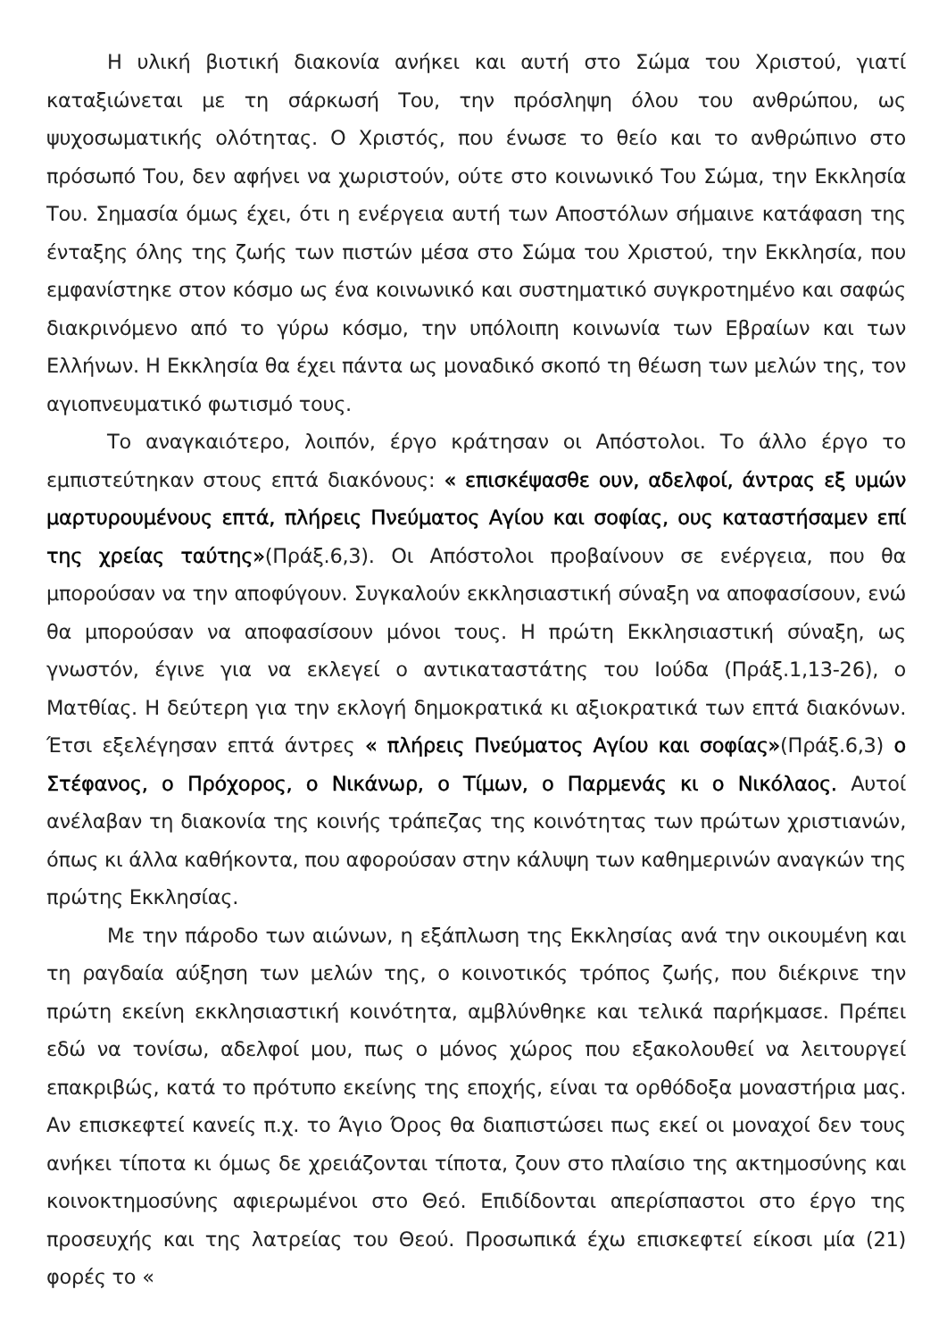Η υλική βιοτική διακονία ανήκει και αυτή στο Σώμα του Χριστού, γιατί καταξιώνεται με τη σάρκωσή Του, την πρόσληψη όλου του ανθρώπου, ως ψυχοσωματικής ολότητας. Ο Χριστός, που ένωσε το θείο και το ανθρώπινο στο πρόσωπό Του, δεν αφήνει να χωριστούν, ούτε στο κοινωνικό Του Σώμα, την Εκκλησία Του. Σημασία όμως έχει, ότι η ενέργεια αυτή των Αποστόλων σήμαινε κατάφαση της ένταξης όλης της ζωής των πιστών μέσα στο Σώμα του Χριστού, την Εκκλησία, που εμφανίστηκε στον κόσμο ως ένα κοινωνικό και συστηματικό συγκροτημένο και σαφώς διακρινόμενο από το γύρω κόσμο, την υπόλοιπη κοινωνία των Εβραίων και των Ελλήνων. Η Εκκλησία θα έχει πάντα ως μοναδικό σκοπό τη θέωση των μελών της, τον αγιοπνευματικό φωτισμό τους.
Το αναγκαιότερο, λοιπόν, έργο κράτησαν οι Απόστολοι. Το άλλο έργο το εμπιστεύτηκαν στους επτά διακόνους: « επισκέψασθε ουν, αδελφοί, άντρας εξ υμών μαρτυρουμένους επτά, πλήρεις Πνεύματος Αγίου και σοφίας, ους καταστήσαμεν επί της χρείας ταύτης»(Πράξ.6,3). Οι Απόστολοι προβαίνουν σε ενέργεια, που θα μπορούσαν να την αποφύγουν. Συγκαλούν εκκλησιαστική σύναξη να αποφασίσουν, ενώ θα μπορούσαν να αποφασίσουν μόνοι τους. Η πρώτη Εκκλησιαστική σύναξη, ως γνωστόν, έγινε για να εκλεγεί ο αντικαταστάτης του Ιούδα (Πράξ.1,13-26), ο Ματθίας. Η δεύτερη για την εκλογή δημοκρατικά κι αξιοκρατικά των επτά διακόνων. Έτσι εξελέγησαν επτά άντρες « πλήρεις Πνεύματος Αγίου και σοφίας»(Πράξ.6,3) ο Στέφανος, ο Πρόχορος, ο Νικάνωρ, ο Τίμων, ο Παρμενάς κι ο Νικόλαος. Αυτοί ανέλαβαν τη διακονία της κοινής τράπεζας της κοινότητας των πρώτων χριστιανών, όπως κι άλλα καθήκοντα, που αφορούσαν στην κάλυψη των καθημερινών αναγκών της πρώτης Εκκλησίας.
Με την πάροδο των αιώνων, η εξάπλωση της Εκκλησίας ανά την οικουμένη και τη ραγδαία αύξηση των μελών της, ο κοινοτικός τρόπος ζωής, που διέκρινε την πρώτη εκείνη εκκλησιαστική κοινότητα, αμβλύνθηκε και τελικά παρήκμασε. Πρέπει εδώ να τονίσω, αδελφοί μου, πως ο μόνος χώρος που εξακολουθεί να λειτουργεί επακριβώς, κατά το πρότυπο εκείνης της εποχής, είναι τα ορθόδοξα μοναστήρια μας. Αν επισκεφτεί κανείς π.χ. το Άγιο Όρος θα διαπιστώσει πως εκεί οι μοναχοί δεν τους ανήκει τίποτα κι όμως δε χρειάζονται τίποτα, ζουν στο πλαίσιο της ακτημοσύνης και κοινοκτημοσύνης αφιερωμένοι στο Θεό. Επιδίδονται απερίσπαστοι στο έργο της προσευχής και της λατρείας του Θεού. Προσωπικά έχω επισκεφτεί είκοσι μία (21) φορές το «